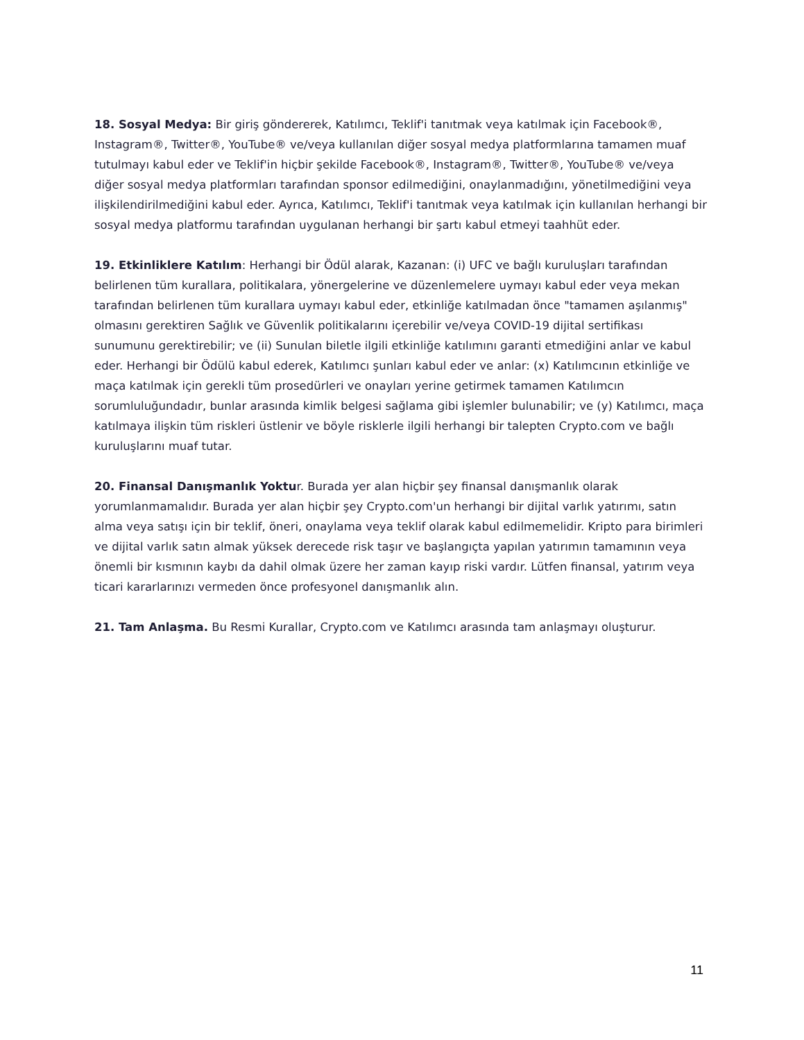18. Sosyal Medya: Bir giriş göndererek, Katılımcı, Teklif'i tanıtmak veya katılmak için Facebook®, Instagram®, Twitter®, YouTube® ve/veya kullanılan diğer sosyal medya platformlarına tamamen muaf tutulmayı kabul eder ve Teklif'in hiçbir şekilde Facebook®, Instagram®, Twitter®, YouTube® ve/veya diğer sosyal medya platformları tarafından sponsor edilmediğini, onaylanmadığını, yönetilmediğini veya ilişkilendirilmediğini kabul eder. Ayrıca, Katılımcı, Teklif'i tanıtmak veya katılmak için kullanılan herhangi bir sosyal medya platformu tarafından uygulanan herhangi bir şartı kabul etmeyi taahhüt eder.
19. Etkinliklere Katılım: Herhangi bir Ödül alarak, Kazanan: (i) UFC ve bağlı kuruluşları tarafından belirlenen tüm kurallara, politikalara, yönergelerine ve düzenlemelere uymayı kabul eder veya mekan tarafından belirlenen tüm kurallara uymayı kabul eder, etkinliğe katılmadan önce "tamamen aşılanmış" olmasını gerektiren Sağlık ve Güvenlik politikalarını içerebilir ve/veya COVID-19 dijital sertifikası sunumunu gerektirebilir; ve (ii) Sunulan biletle ilgili etkinliğe katılımını garanti etmediğini anlar ve kabul eder. Herhangi bir Ödülü kabul ederek, Katılımcı şunları kabul eder ve anlar: (x) Katılımcının etkinliğe ve maça katılmak için gerekli tüm prosedürleri ve onayları yerine getirmek tamamen Katılımcın sorumluluğundadır, bunlar arasında kimlik belgesi sağlama gibi işlemler bulunabilir; ve (y) Katılımcı, maça katılmaya ilişkin tüm riskleri üstlenir ve böyle risklerle ilgili herhangi bir talepten Crypto.com ve bağlı kuruluşlarını muaf tutar.
20. Finansal Danışmanlık Yoktur. Burada yer alan hiçbir şey finansal danışmanlık olarak yorumlanmamalıdır. Burada yer alan hiçbir şey Crypto.com'un herhangi bir dijital varlık yatırımı, satın alma veya satışı için bir teklif, öneri, onaylama veya teklif olarak kabul edilmemelidir. Kripto para birimleri ve dijital varlık satın almak yüksek derecede risk taşır ve başlangıçta yapılan yatırımın tamamının veya önemli bir kısmının kaybı da dahil olmak üzere her zaman kayıp riski vardır. Lütfen finansal, yatırım veya ticari kararlarınızı vermeden önce profesyonel danışmanlık alın.
21. Tam Anlaşma. Bu Resmi Kurallar, Crypto.com ve Katılımcı arasında tam anlaşmayı oluşturur.
11